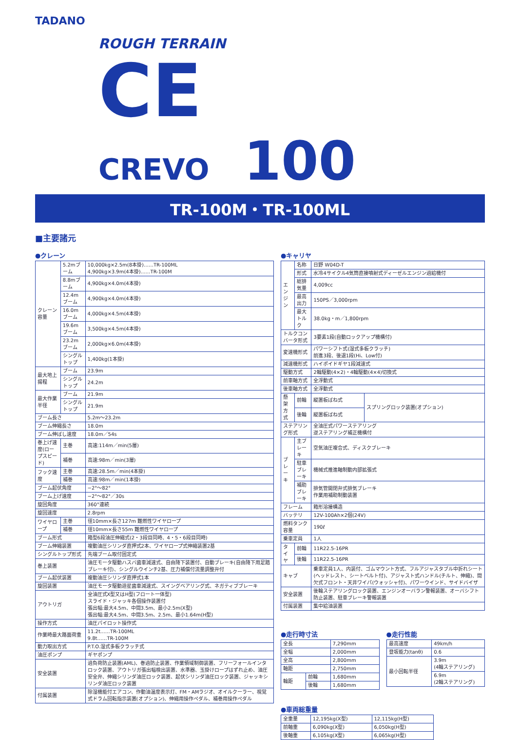TADANO
ROUGH TERRAIN
CE
CREVO 100
TR-100M・TR-100ML
■主要諸元
●クレーン
| クレーン容量 | 5.2mブーム | 10,000kg×2.5m(8本掛)……TR-100ML 4,900kg×3.9m(4本掛)……TR-100M |
| | 8.8mブーム | 4,900kg×4.0m(4本掛) |
| | 12.4mブーム | 4,900kg×4.0m(4本掛) |
| | 16.0mブーム | 4,000kg×4.5m(4本掛) |
| | 19.6mブーム | 3,500kg×4.5m(4本掛) |
| | 23.2mブーム | 2,000kg×6.0m(4本掛) |
| | シングルトップ | 1,400kg(1本掛) |
| 最大地上揚程 | ブーム | 23.9m |
| | シングルトップ | 24.2m |
| 最大作業半径 | ブーム | 21.9m |
| | シングルトップ | 21.9m |
| ブーム長さ | | 5.2m～23.2m |
| ブーム伸縮長さ | | 18.0m |
| ブーム伸ばし速度 | | 18.0m／54s |
| 巻上げ速度(ロープスピード) | 主巻 | 高速:114m／min(5層) |
| | 補巻 | 高速:98m／min(3層) |
| フック速度 | 主巻 | 高速:28.5m／min(4本掛) |
| | 補巻 | 高速:98m／min(1本掛) |
| ブーム起伏角度 | | −2°～82° |
| ブーム上げ速度 | | −2°～82°／30s |
| 旋回角度 | | 360°連続 |
| 旋回速度 | | 2.8rpm |
| ワイヤロープ | 主巻 | 径10mm×長さ127m 難燃性ワイヤロープ |
| | 補巻 | 径10mm×長さ55m 難燃性ワイヤロープ |
| ブーム形式 | | 箱型6段油圧伸縮式(2・3段目同時、4・5・6段目同時) |
| ブーム伸縮装置 | | 複動油圧シリンダ直押式2本、ワイヤロープ式伸縮装置2基 |
| シングルトップ形式 | | 先端ブーム取付固定式 |
| 巻上装置 | | 油圧モータ駆動ハスバ歯車減速式、自由降下装置付、自動ブレーキ(自由降下用足踏ブレーキ付)、シングルウインチ2基、圧力補償付流量調整弁付 |
| ブーム起伏装置 | | 複動油圧シリンダ直押式1本 |
| 旋回装置 | | 油圧モータ駆動遊星歯車減速式、スイングベアリング式、ネガティブブレーキ |
| アウトリガ | | 全油圧式X型又はH型(フロート一体型) スライド・ジャッキ各個操作装置付 張出幅:最大4.5m、中間3.5m、最小2.5m(X型) 張出幅:最大4.5m、中間3.5m、2.5m、最小1.64m(H型) |
| 操作方式 | | 油圧パイロット操作式 |
| 作業時最大路面荷重 | | 11.2t……TR-100ML 9.8t……TR-100M |
| 動力取出方式 | | P.T.O.湿式多板クラッチ式 |
| 油圧ポンプ | | ギヤポンプ |
| 安全装置 | | 過負荷防止装置(AML)、巻過防止装置、作業領域制御装置、フリーフォールインタロック装置、アウトリガ張出幅検出装置、水準器、玉掛けロープはずれ止め、油圧安全弁、伸縮シリンダ油圧ロック装置、起伏シリンダ油圧ロック装置、ジャッキシリンダ油圧ロック装置 |
| 付属装置 | | 除湿機能付エアコン、作動油温度表示灯、FM・AMラジオ、オイルクーラー、視覚式ドラム回転指示装置(オプション)、伸縮用操作ペダル、補巻用操作ペダル |
●キャリヤ
| エンジン | 名称 | 日野 W04D-T | |
| | 形式 | 水冷4サイクル4気筒直接噴射式ディーゼルエンジン過給機付 | |
| | 総排気量 | 4,009cc | |
| | 最高出力 | 150PS／3,000rpm | |
| | 最大トルク | 38.0kg・m／1,800rpm | |
| トルクコンバータ形式 | | 3要素1段(自動ロックアップ機構付) | |
| 変速機形式 | | パワーシフト式(湿式多板クラッチ) 前進3段、後退1段(Hi、Low付) | |
| 減速機形式 | | ハイポイドギヤ1段減速式 | |
| 駆動方式 | | 2輪駆動(4×2)・4輪駆動(4×4)切換式 | |
| 前車軸方式 | | 全浮動式 | |
| 後車軸方式 | | 全浮動式 | |
| 懸架方式 | 前輪 | 縦置板ばね式 | スプリングロック装置(オプション) |
| | 後輪 | 縦置板ばね式 | |
| ステアリング形式 | | 全油圧式パワーステアリング 逆ステアリング補正機構付 | |
| ブレーキ | 主ブレーキ | 空気油圧複合式、ディスクブレーキ | |
| | 駐車ブレーキ | 機械式推進軸制動内部拡張式 | |
| | 補助ブレーキ | 排気管開閉弁式排気ブレーキ 作業用補助制動装置 | |
| フレーム | | 箱形溶接構造 | |
| バッテリ | | 12V-100Ah×2個(24V) | |
| 燃料タンク容量 | | 190ℓ | |
| 乗車定員 | | 1人 | |
| タイヤ | 前輪 | 11R22.5-16PR | |
| | 後輪 | 11R22.5-16PR | |
| キャブ | | 乗車定員1人、内装付、ゴムマウント方式、フルアジャスタブル中折れシート(ヘッドレスト、シートベルト付)、アジャスト式ハンドル(チルト、伸縮)、間欠式フロント・天井ワイパ(ウォッシャ付)、パワーウインド、サイドバイザ | |
| 安全装置 | | 後輪ステアリングロック装置、エンジンオーバラン警報装置、オーバシフト防止装置、駐車ブレーキ警報装置 | |
| 付属装置 | | 集中給油装置 | |
●走行時寸法
| 全長 | | 7,290mm |
| 全幅 | | 2,000mm |
| 全高 | | 2,800mm |
| 軸距 | | 2,750mm |
| 輪距 | 前輪 | 1,680mm |
| | 後輪 | 1,680mm |
●走行性能
| 最高速度 | 49km/h |
| 登坂能力(tanθ) | 0.6 |
| 最小回転半径 | 3.9m (4輪ステアリング) |
| | 6.9m (2輪ステアリング) |
●車両総重量
| 全重量 | 12,195kg(X型) | 12,115kg(H型) |
| 前軸重 | 6,090kg(X型) | 6,050kg(H型) |
| 後軸重 | 6,105kg(X型) | 6,065kg(H型) |